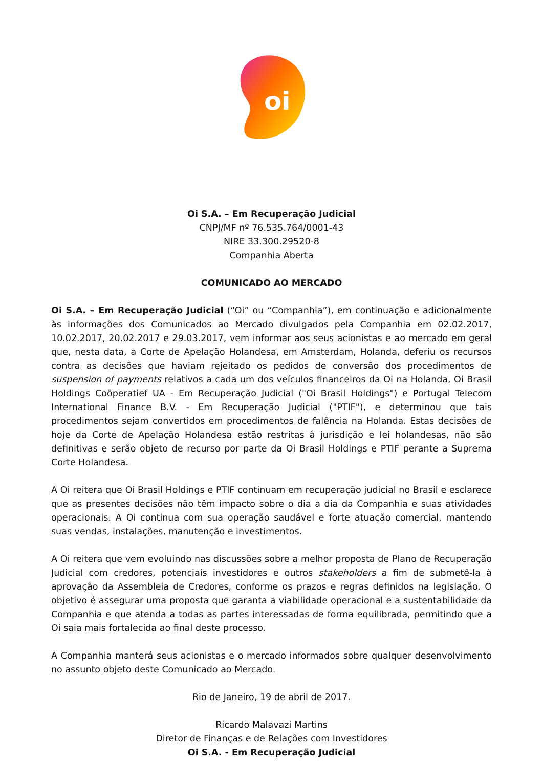oi
Oi S.A. – Em Recuperação Judicial
CNPJ/MF nº 76.535.764/0001-43
NIRE 33.300.29520-8
Companhia Aberta
COMUNICADO AO MERCADO
Oi S.A. – Em Recuperação Judicial (“Oi” ou “Companhia”), em continuação e adicionalmente às informações dos Comunicados ao Mercado divulgados pela Companhia em 02.02.2017, 10.02.2017, 20.02.2017 e 29.03.2017, vem informar aos seus acionistas e ao mercado em geral que, nesta data, a Corte de Apelação Holandesa, em Amsterdam, Holanda, deferiu os recursos contra as decisões que haviam rejeitado os pedidos de conversão dos procedimentos de suspension of payments relativos a cada um dos veículos financeiros da Oi na Holanda, Oi Brasil Holdings Coöperatief UA - Em Recuperação Judicial ("Oi Brasil Holdings") e Portugal Telecom International Finance B.V. - Em Recuperação Judicial ("PTIF"), e determinou que tais procedimentos sejam convertidos em procedimentos de falência na Holanda. Estas decisões de hoje da Corte de Apelação Holandesa estão restritas à jurisdição e lei holandesas, não são definitivas e serão objeto de recurso por parte da Oi Brasil Holdings e PTIF perante a Suprema Corte Holandesa.
A Oi reitera que Oi Brasil Holdings e PTIF continuam em recuperação judicial no Brasil e esclarece que as presentes decisões não têm impacto sobre o dia a dia da Companhia e suas atividades operacionais. A Oi continua com sua operação saudável e forte atuação comercial, mantendo suas vendas, instalações, manutenção e investimentos.
A Oi reitera que vem evoluindo nas discussões sobre a melhor proposta de Plano de Recuperação Judicial com credores, potenciais investidores e outros stakeholders a fim de submetê-la à aprovação da Assembleia de Credores, conforme os prazos e regras definidos na legislação. O objetivo é assegurar uma proposta que garanta a viabilidade operacional e a sustentabilidade da Companhia e que atenda a todas as partes interessadas de forma equilibrada, permitindo que a Oi saia mais fortalecida ao final deste processo.
A Companhia manterá seus acionistas e o mercado informados sobre qualquer desenvolvimento no assunto objeto deste Comunicado ao Mercado.
Rio de Janeiro, 19 de abril de 2017.
Ricardo Malavazi Martins
Diretor de Finanças e de Relações com Investidores
Oi S.A. - Em Recuperação Judicial